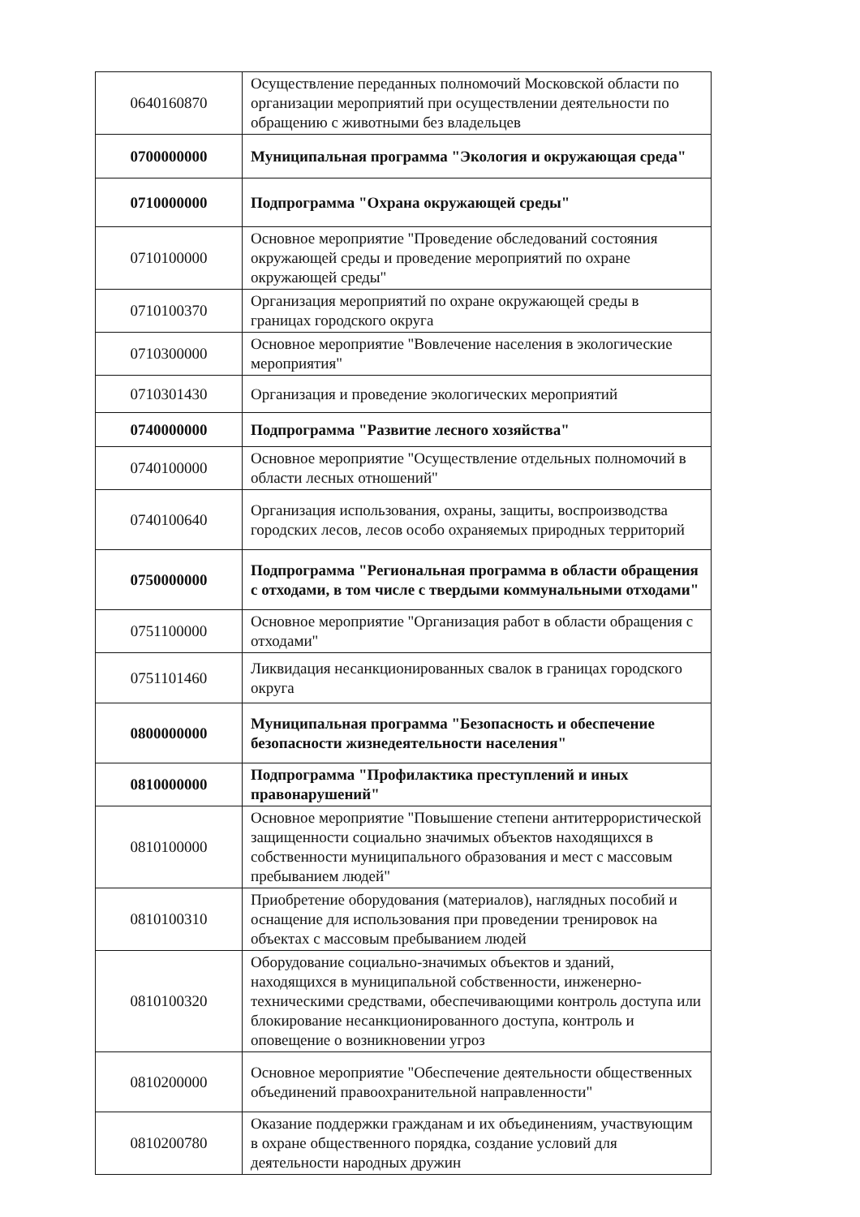| 0640160870 | Осуществление переданных полномочий Московской области по организации мероприятий при осуществлении деятельности по обращению с животными без владельцев |
| 0700000000 | Муниципальная программа "Экология и окружающая среда" |
| 0710000000 | Подпрограмма "Охрана окружающей среды" |
| 0710100000 | Основное мероприятие "Проведение обследований состояния окружающей среды и проведение мероприятий по охране окружающей среды" |
| 0710100370 | Организация мероприятий по охране окружающей среды в границах городского округа |
| 0710300000 | Основное мероприятие "Вовлечение населения в экологические мероприятия" |
| 0710301430 | Организация и проведение экологических мероприятий |
| 0740000000 | Подпрограмма "Развитие лесного хозяйства" |
| 0740100000 | Основное мероприятие "Осуществление отдельных полномочий в области лесных отношений" |
| 0740100640 | Организация использования, охраны, защиты, воспроизводства городских лесов, лесов особо охраняемых природных территорий |
| 0750000000 | Подпрограмма "Региональная программа в области обращения с отходами, в том числе с твердыми коммунальными отходами" |
| 0751100000 | Основное мероприятие "Организация работ в области обращения с отходами" |
| 0751101460 | Ликвидация несанкционированных свалок в границах городского округа |
| 0800000000 | Муниципальная программа "Безопасность и обеспечение безопасности жизнедеятельности населения" |
| 0810000000 | Подпрограмма "Профилактика преступлений и иных правонарушений" |
| 0810100000 | Основное мероприятие "Повышение степени антитеррористической защищенности социально значимых объектов находящихся в собственности муниципального образования и мест с массовым пребыванием людей" |
| 0810100310 | Приобретение оборудования (материалов), наглядных пособий и оснащение для использования при проведении тренировок на объектах с массовым пребыванием людей |
| 0810100320 | Оборудование социально-значимых объектов и зданий, находящихся в муниципальной собственности, инженерно-техническими средствами, обеспечивающими контроль доступа или блокирование несанкционированного доступа, контроль и оповещение о возникновении угроз |
| 0810200000 | Основное мероприятие "Обеспечение деятельности общественных объединений правоохранительной направленности" |
| 0810200780 | Оказание поддержки гражданам и их объединениям, участвующим в охране общественного порядка, создание условий для деятельности народных дружин |